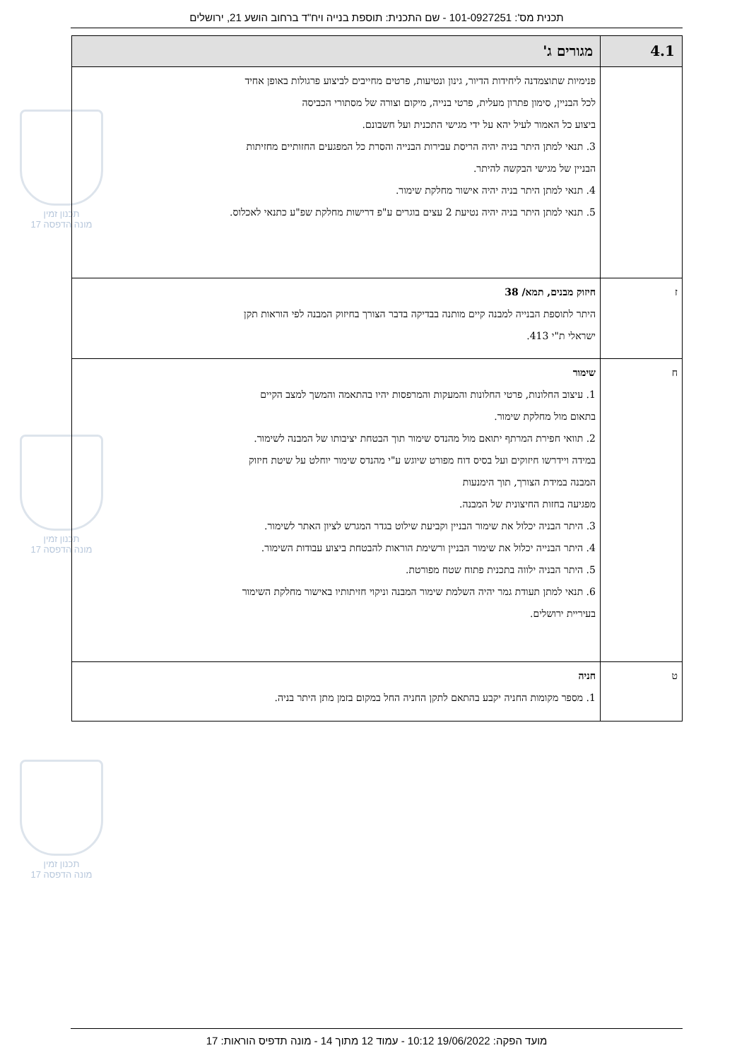תכנית מס': 101-0927251 - שם התכנית: תוספת בנייה ויח"ד ברחוב הושע 21, ירושלים
תכנון זמין
מונה הדפסה 17
תכנון זמין
מונה הדפסה 17
תכנון זמין
מונה הדפסה 17
| 4.1 | מגורים ג' |
| --- | --- |
| | פנימיות שתוצמדנה ליחידות הדיור, גינון ונטיעות, פרטים מחייבים לביצוע פרגולות באופן אחיד לכל הבניין, סימון פתרון מעלית, פרטי בנייה, מיקום וצורה של מסתורי הכביסה ביצוע כל האמור לעיל יהא על ידי מגישי התכנית ועל חשבונם. 3. תנאי למתן היתר בניה יהיה הריסת עבירות הבנייה והסרת כל המפגעים החזותיים מחזיתות הבניין של מגישי הבקשה להיתר. 4. תנאי למתן היתר בניה יהיה אישור מחלקת שימור. 5. תנאי למתן היתר בניה יהיה נטיעת 2 עצים בוגרים ע"פ דרישות מחלקת שפ"ע כתנאי לאכלוס. |
| ז | חיזוק מבנים, תמא/ 38 היתר לתוספת הבנייה למבנה קיים מותנה בבדיקה בדבר הצורך בחיזוק המבנה לפי הוראות תקן ישראלי ת"י 413. |
| ח | שימור 1. עיצוב החלונות, פרטי החלונות והמעקות והמרפסות יהיו בהתאמה והמשך למצב הקיים בתאום מול מחלקת שימור. 2. תוואי חפירת המרתף יתואם מול מהנדס שימור תוך הבטחת יציבותו של המבנה לשימור. במידה ויידרשו חיזוקים ועל בסיס דוח מפורט שיוגש ע"י מהנדס שימור יוחלט על שיטת חיזוק המבנה במידת הצורך, תוך הימנעות מפגיעה בחזות החיצונית של המבנה. 3. היתר הבניה יכלול את שימור הבניין וקביעת שילוט בגדר המגרש לציון האתר לשימור. 4. היתר הבנייה יכלול את שימור הבניין ורשימת הוראות להבטחת ביצוע עבודות השימור. 5. היתר הבניה ילווה בתכנית פתוח שטח מפורטת. 6. תנאי למתן תעודת גמר יהיה השלמת שימור המבנה וניקוי חזיתותיו באישור מחלקת השימור בעיריית ירושלים. |
| ט | חניה 1. מספר מקומות החניה יקבע בהתאם לתקן החניה החל במקום בזמן מתן היתר בניה. |
מועד הפקה: 19/06/2022 10:12 - עמוד 12 מתוך 14 - מונה תדפיס הוראות: 17